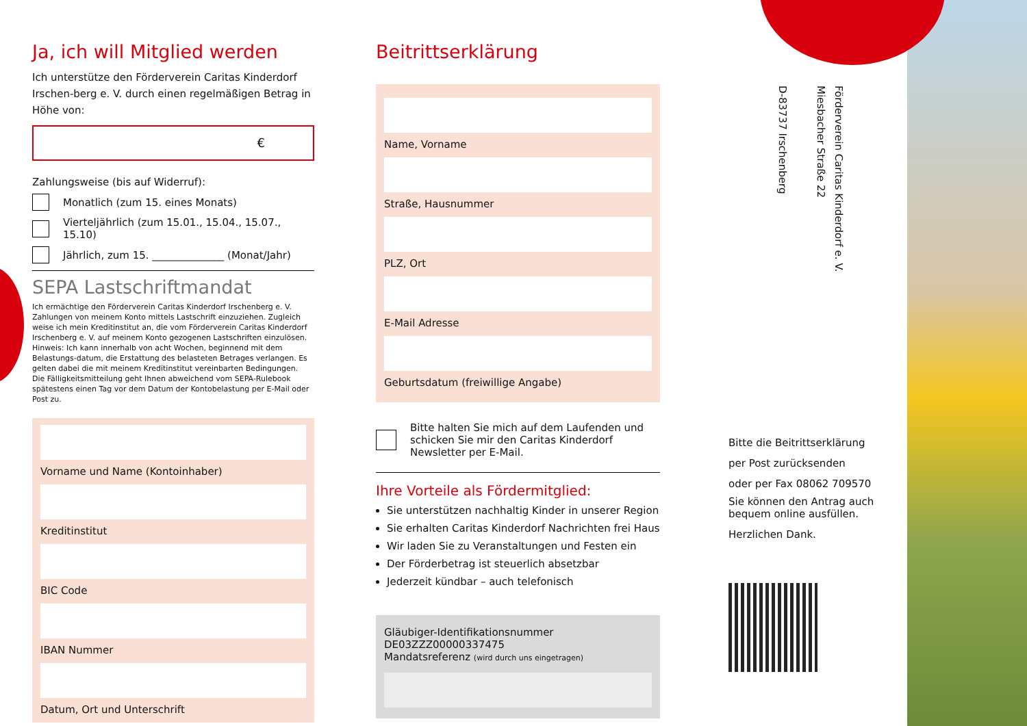Ja, ich will Mitglied werden
Ich unterstütze den Förderverein Caritas Kinderdorf Irschen-berg e. V. durch einen regelmäßigen Betrag in Höhe von:
€
Zahlungsweise (bis auf Widerruf):
Monatlich (zum 15. eines Monats)
Vierteljährlich (zum 15.01., 15.04., 15.07., 15.10)
Jährlich, zum 15. ______________ (Monat/Jahr)
SEPA Lastschriftmandat
Ich ermächtige den Förderverein Caritas Kinderdorf Irschenberg e. V. Zahlungen von meinem Konto mittels Lastschrift einzuziehen. Zugleich weise ich mein Kreditinstitut an, die vom Förderverein Caritas Kinderdorf Irschenberg e. V. auf meinem Konto gezogenen Lastschriften einzulösen.
Hinweis: Ich kann innerhalb von acht Wochen, beginnend mit dem Belastungs-datum, die Erstattung des belasteten Betrages verlangen. Es gelten dabei die mit meinem Kreditinstitut vereinbarten Bedingungen.
Die Fälligkeitsmitteilung geht Ihnen abweichend vom SEPA-Rulebook spätestens einen Tag vor dem Datum der Kontobelastung per E-Mail oder Post zu.
Vorname und Name (Kontoinhaber)
Kreditinstitut
BIC Code
IBAN Nummer
Datum, Ort und Unterschrift
Beitrittserklärung
Name, Vorname
Straße, Hausnummer
PLZ, Ort
E-Mail Adresse
Geburtsdatum (freiwillige Angabe)
Bitte halten Sie mich auf dem Laufenden und schicken Sie mir den Caritas Kinderdorf Newsletter per E-Mail.
Ihre Vorteile als Fördermitglied:
Sie unterstützen nachhaltig Kinder in unserer Region
Sie erhalten Caritas Kinderdorf Nachrichten frei Haus
Wir laden Sie zu Veranstaltungen und Festen ein
Der Förderbetrag ist steuerlich absetzbar
Jederzeit kündbar – auch telefonisch
Gläubiger-Identifikationsnummer DE03ZZZ00000337475
Mandatsreferenz (wird durch uns eingetragen)
Förderverein Caritas Kinderdorf e. V.
Miesbacher Straße 22
D-83737 Irschenberg
Bitte die Beitrittserklärung
per Post zurücksenden
oder per Fax 08062 709570
Sie können den Antrag auch bequem online ausfüllen.
Herzlichen Dank.